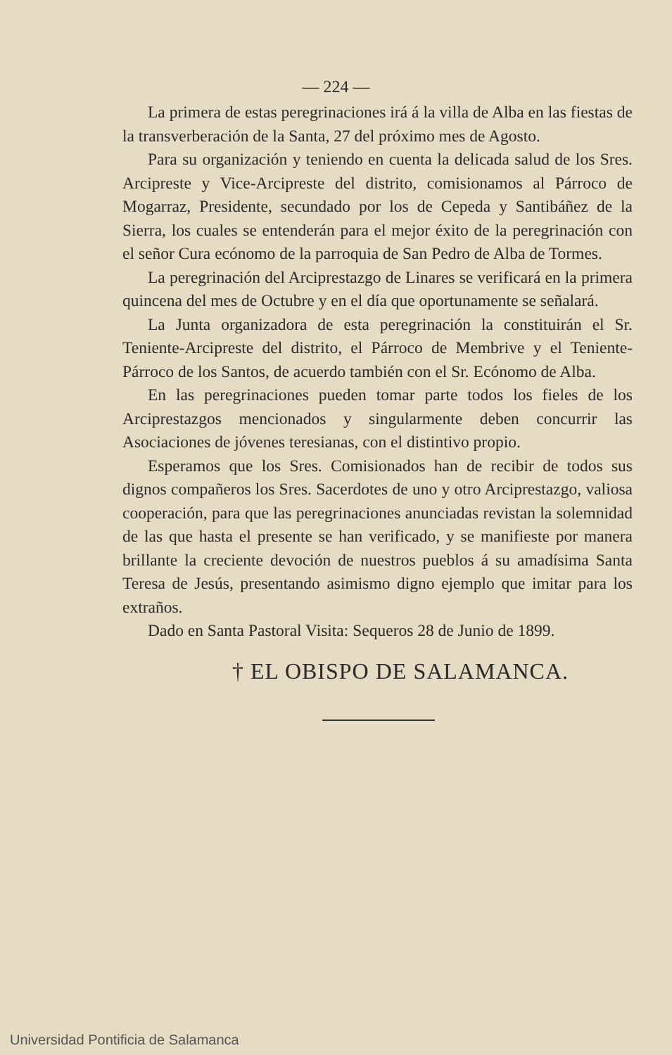— 224 —
La primera de estas peregrinaciones irá á la villa de Alba en las fiestas de la transverberación de la Santa, 27 del próximo mes de Agosto.
Para su organización y teniendo en cuenta la delicada salud de los Sres. Arcipreste y Vice-Arcipreste del distrito, comisionamos al Párroco de Mogarraz, Presidente, secundado por los de Cepeda y Santibáñez de la Sierra, los cuales se entenderán para el mejor éxito de la peregrinación con el señor Cura ecónomo de la parroquia de San Pedro de Alba de Tormes.
La peregrinación del Arciprestazgo de Linares se verificará en la primera quincena del mes de Octubre y en el día que oportunamente se señalará.
La Junta organizadora de esta peregrinación la constituirán el Sr. Teniente-Arcipreste del distrito, el Párroco de Membrive y el Teniente-Párroco de los Santos, de acuerdo también con el Sr. Ecónomo de Alba.
En las peregrinaciones pueden tomar parte todos los fieles de los Arciprestazgos mencionados y singularmente deben concurrir las Asociaciones de jóvenes teresianas, con el distintivo propio.
Esperamos que los Sres. Comisionados han de recibir de todos sus dignos compañeros los Sres. Sacerdotes de uno y otro Arciprestazgo, valiosa cooperación, para que las peregrinaciones anunciadas revistan la solemnidad de las que hasta el presente se han verificado, y se manifieste por manera brillante la creciente devoción de nuestros pueblos á su amadísima Santa Teresa de Jesús, presentando asimismo digno ejemplo que imitar para los extraños.
Dado en Santa Pastoral Visita: Sequeros 28 de Junio de 1899.
† EL OBISPO DE SALAMANCA.
Universidad Pontificia de Salamanca